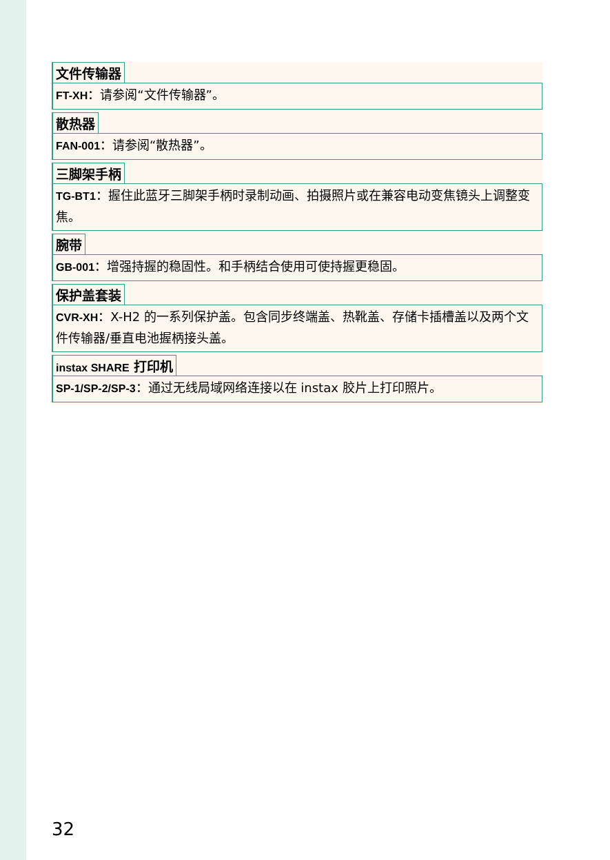文件传输器
FT-XH：请参阅“文件传输器”。
散热器
FAN-001：请参阅“散热器”。
三脚架手柄
TG-BT1：握住此蓝牙三脚架手柄时录制动画、拍摄照片或在兼容电动变焦镜头上调整变焦。
腕带
GB-001：增强持握的稳固性。和手柄结合使用可使持握更稳固。
保护盖套装
CVR-XH：X-H2 的一系列保护盖。包含同步终端盖、热靴盖、存储卡插槽盖以及两个文件传输器/垂直电池握柄接头盖。
instax SHARE 打印机
SP-1/SP-2/SP-3：通过无线局域网络连接以在 instax 胶片上打印照片。
32